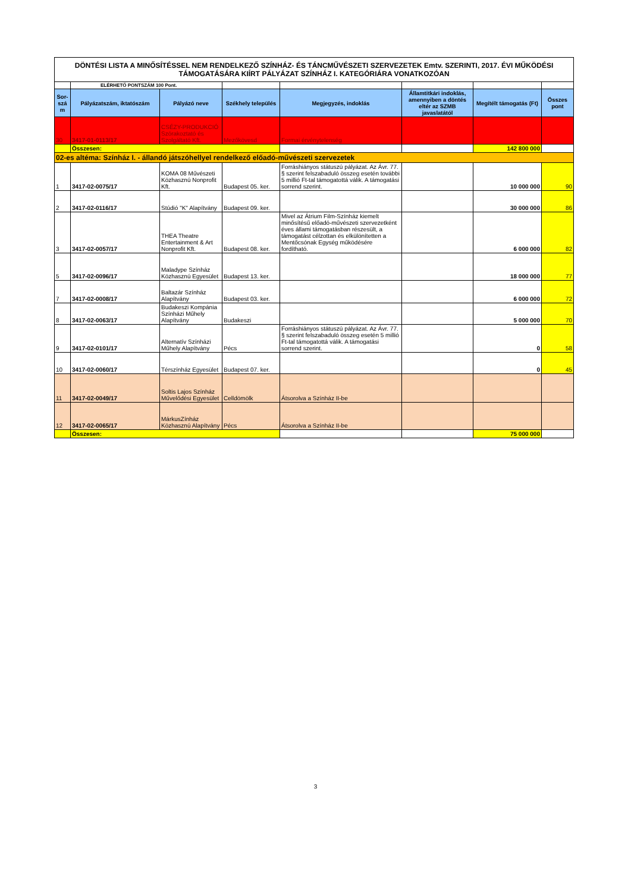| DÖNTÉSI LISTA A MINŐSÍTÉSSEL NEM RENDELKEZŐ SZÍNHÁZ- ÉS TÁNCMŰVÉSZETI SZERVEZETEK Emtv. SZERINTI, 2017. ÉVI MŰKÖDÉSI TÁMOGATÁSÁRA KIÍRT PÁLYÁZAT SZÍNHÁZ I. KATEGÓRIÁRA VONATKOZÓAN | | | | | | | |
| | ELÉRHETŐ PONTSZÁM 100 Pont. | | | | | | |
| Sor-szá m | Pályázatszám, iktatószám | Pályázó neve | Székhely település | Megjegyzés, indoklás | Államtitkári indoklás, amennyiben a döntés eltér az SZMB javaslatától | Megítélt támogatás (Ft) | Összes pont |
| 30 | 3417-01-0113/17 | CSÉZY-PRODUKCIÓ Szórakoztató és Szolgáltató Kft. | Mezőkövesd | Formai érvénytelenség | | | |
| | Összesen: | | | | | 142 800 000 | |
| 02-es altéma: Színház I. - állandó játszóhellyel rendelkező előadó-művészeti szervezetek | | | | | | | |
| 1 | 3417-02-0075/17 | KOMA 08 Művészeti Közhasznú Nonprofit Kft. | Budapest 05. ker. | Forráshiányos státuszú pályázat. Az Ávr. 77. § szerint felszabaduló összeg esetén további 5 millió Ft-tal támogatottá válik. A támogatási sorrend szerint. | | 10 000 000 | 90 |
| 2 | 3417-02-0116/17 | Stúdió "K" Alapítvány | Budapest 09. ker. | | | 30 000 000 | 86 |
| 3 | 3417-02-0057/17 | THEA Theatre Entertainment & Art Nonprofit Kft. | Budapest 08. ker. | Mivel az Átrium Film-Színház kiemelt minősítésű előadó-művészeti szervezetként éves állami támogatásban részesült, a támogatást célzottan és elkülönítetten a Mentőcsónak Egység működésére fordítható. | | 6 000 000 | 82 |
| 5 | 3417-02-0096/17 | Maladype Színház Közhasznú Egyesület | Budapest 13. ker. | | | 18 000 000 | 77 |
| 7 | 3417-02-0008/17 | Baltazár Színház Alapítvány | Budapest 03. ker. | | | 6 000 000 | 72 |
| 8 | 3417-02-0063/17 | Budakeszi Kompánia Színházi Műhely Alapítvány | Budakeszi | | | 5 000 000 | 70 |
| 9 | 3417-02-0101/17 | Alternatív Színházi Műhely Alapítvány | Pécs | Forráshiányos státuszú pályázat. Az Ávr. 77. § szerint felszabaduló összeg esetén 5 millió Ft-tal támogatottá válik. A támogatási sorrend szerint. | | 0 | 58 |
| 10 | 3417-02-0060/17 | Térszínház Egyesület | Budapest 07. ker. | | | 0 | 45 |
| 11 | 3417-02-0049/17 | Soltis Lajos Színház Művelődési Egyesület | Celldömölk | Átsorolva a Színház II-be | | | |
| 12 | 3417-02-0065/17 | MárkusZínház Közhasznú Alapítvány | Pécs | Átsorolva a Színház II-be | | | |
| | Összesen: | | | | | 75 000 000 | |
3